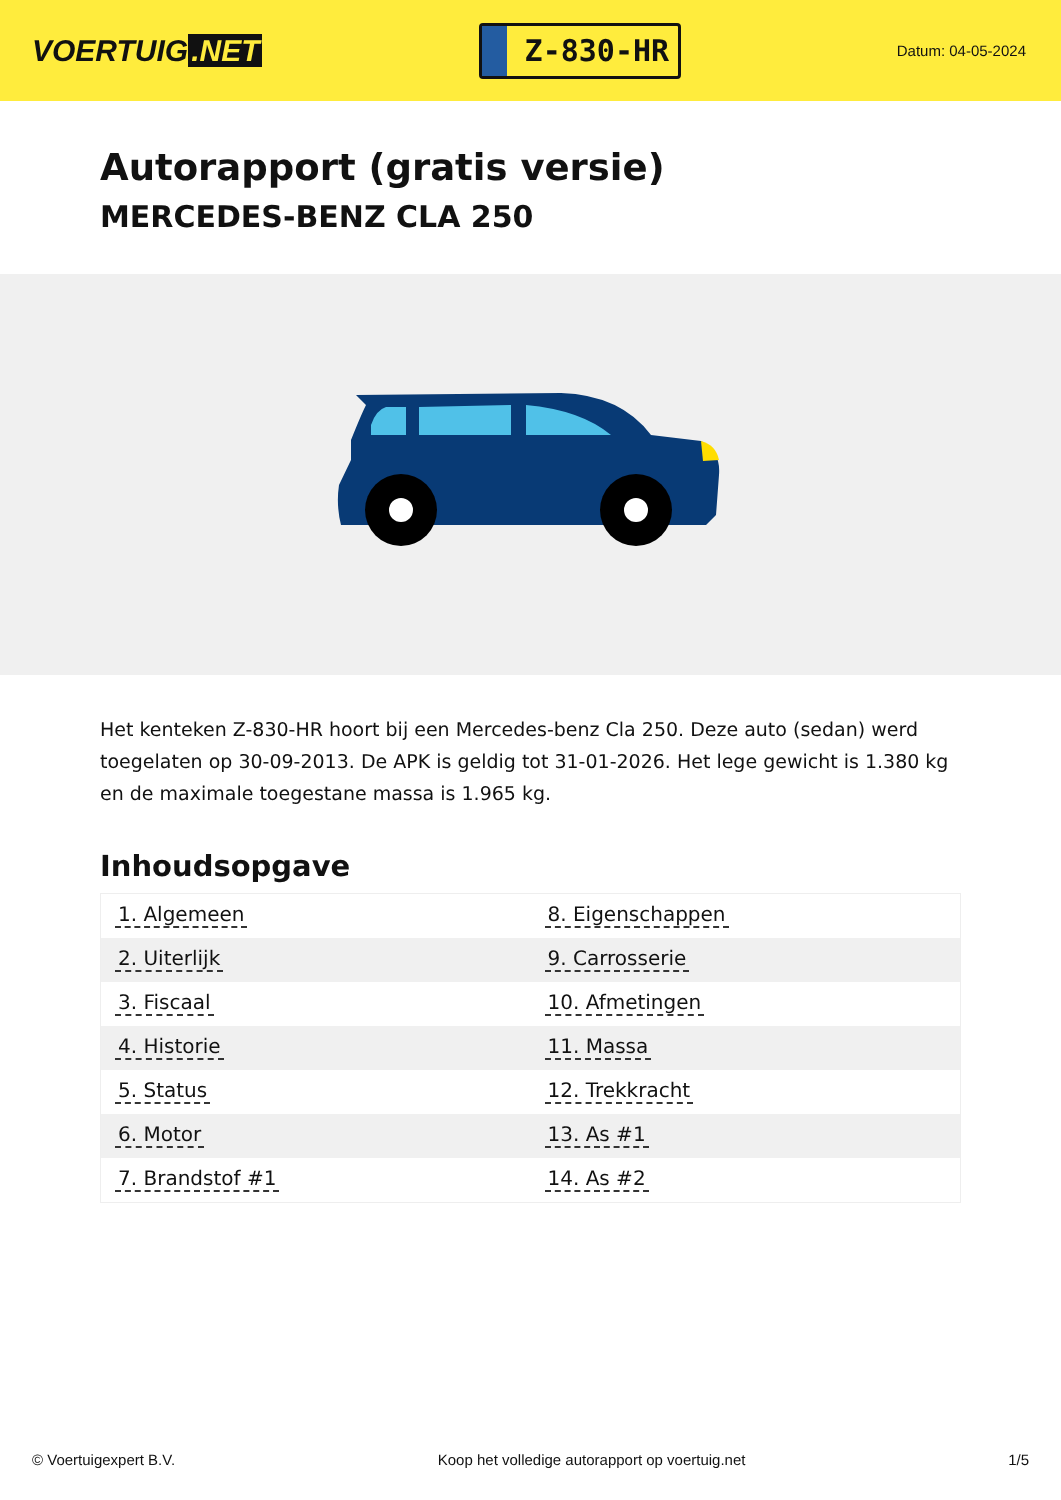VOERTUIG.NET
Z-830-HR
Datum: 04-05-2024
Autorapport (gratis versie)
MERCEDES-BENZ CLA 250
Het kenteken Z-830-HR hoort bij een Mercedes-benz Cla 250. Deze auto (sedan) werd toegelaten op 30-09-2013. De APK is geldig tot 31-01-2026. Het lege gewicht is 1.380 kg en de maximale toegestane massa is 1.965 kg.
Inhoudsopgave
| 1. Algemeen | 8. Eigenschappen |
| 2. Uiterlijk | 9. Carrosserie |
| 3. Fiscaal | 10. Afmetingen |
| 4. Historie | 11. Massa |
| 5. Status | 12. Trekkracht |
| 6. Motor | 13. As #1 |
| 7. Brandstof #1 | 14. As #2 |
© Voertuigexpert B.V. Koop het volledige autorapport op voertuig.net 1/5